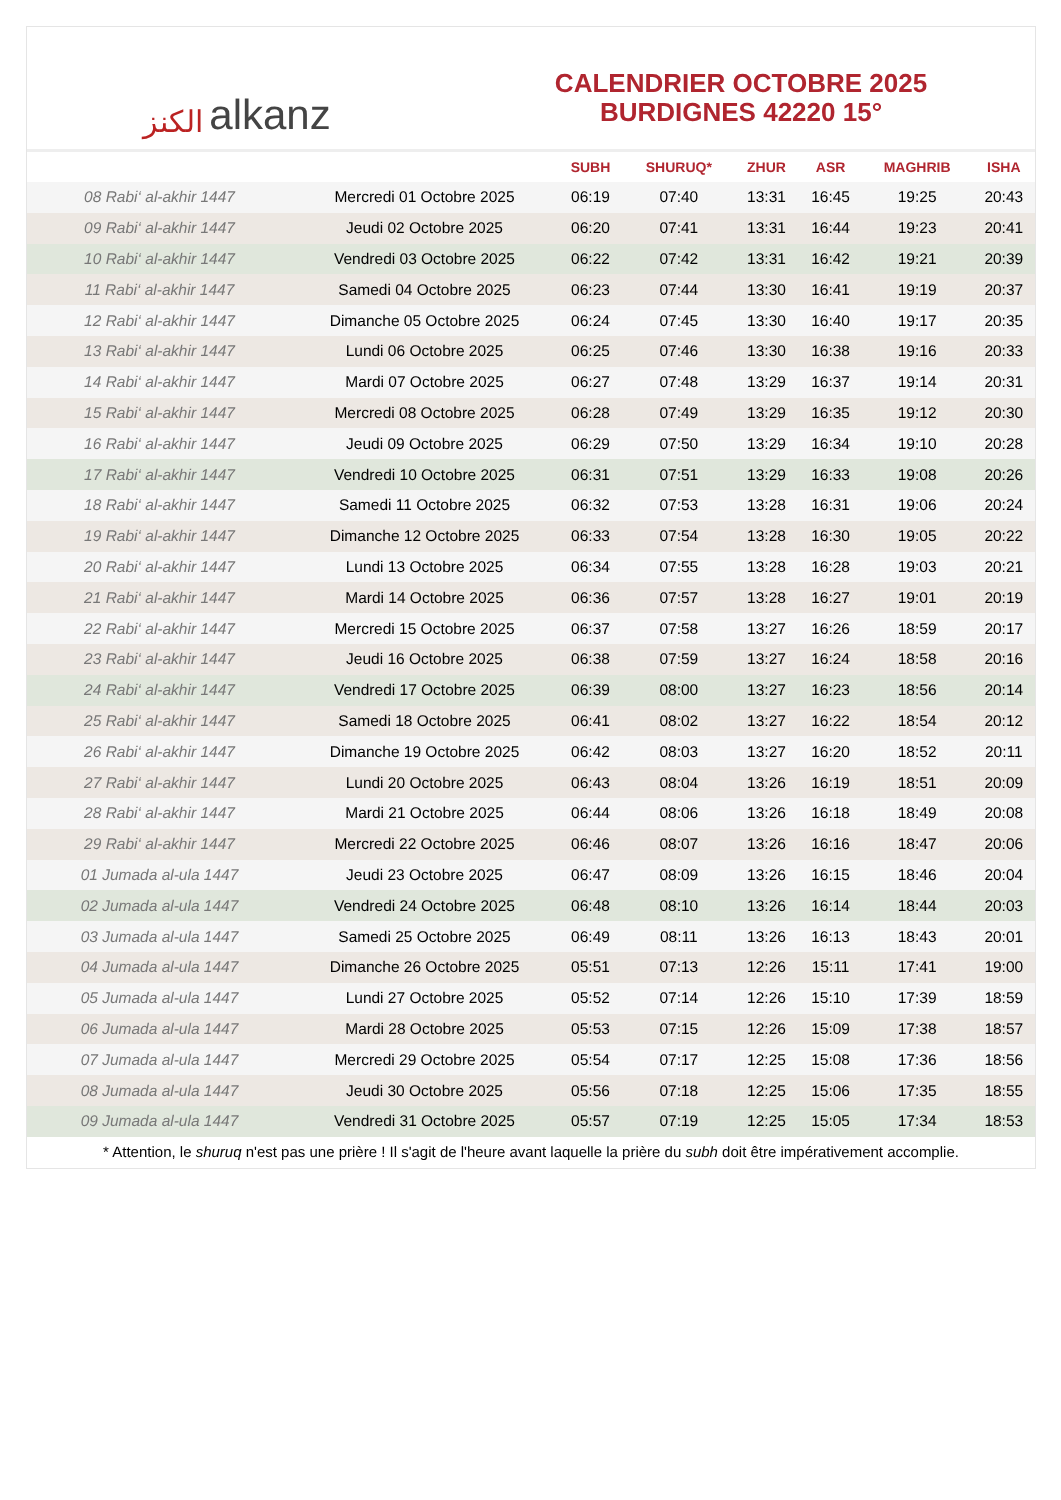الكنز alkanz
CALENDRIER OCTOBRE 2025
BURDIGNES 42220 15°
| | | SUBH | SHURUQ* | ZHUR | ASR | MAGHRIB | ISHA |
| --- | --- | --- | --- | --- | --- | --- | --- |
| 08 Rabi‘ al-akhir 1447 | Mercredi 01 Octobre 2025 | 06:19 | 07:40 | 13:31 | 16:45 | 19:25 | 20:43 |
| 09 Rabi‘ al-akhir 1447 | Jeudi 02 Octobre 2025 | 06:20 | 07:41 | 13:31 | 16:44 | 19:23 | 20:41 |
| 10 Rabi‘ al-akhir 1447 | Vendredi 03 Octobre 2025 | 06:22 | 07:42 | 13:31 | 16:42 | 19:21 | 20:39 |
| 11 Rabi‘ al-akhir 1447 | Samedi 04 Octobre 2025 | 06:23 | 07:44 | 13:30 | 16:41 | 19:19 | 20:37 |
| 12 Rabi‘ al-akhir 1447 | Dimanche 05 Octobre 2025 | 06:24 | 07:45 | 13:30 | 16:40 | 19:17 | 20:35 |
| 13 Rabi‘ al-akhir 1447 | Lundi 06 Octobre 2025 | 06:25 | 07:46 | 13:30 | 16:38 | 19:16 | 20:33 |
| 14 Rabi‘ al-akhir 1447 | Mardi 07 Octobre 2025 | 06:27 | 07:48 | 13:29 | 16:37 | 19:14 | 20:31 |
| 15 Rabi‘ al-akhir 1447 | Mercredi 08 Octobre 2025 | 06:28 | 07:49 | 13:29 | 16:35 | 19:12 | 20:30 |
| 16 Rabi‘ al-akhir 1447 | Jeudi 09 Octobre 2025 | 06:29 | 07:50 | 13:29 | 16:34 | 19:10 | 20:28 |
| 17 Rabi‘ al-akhir 1447 | Vendredi 10 Octobre 2025 | 06:31 | 07:51 | 13:29 | 16:33 | 19:08 | 20:26 |
| 18 Rabi‘ al-akhir 1447 | Samedi 11 Octobre 2025 | 06:32 | 07:53 | 13:28 | 16:31 | 19:06 | 20:24 |
| 19 Rabi‘ al-akhir 1447 | Dimanche 12 Octobre 2025 | 06:33 | 07:54 | 13:28 | 16:30 | 19:05 | 20:22 |
| 20 Rabi‘ al-akhir 1447 | Lundi 13 Octobre 2025 | 06:34 | 07:55 | 13:28 | 16:28 | 19:03 | 20:21 |
| 21 Rabi‘ al-akhir 1447 | Mardi 14 Octobre 2025 | 06:36 | 07:57 | 13:28 | 16:27 | 19:01 | 20:19 |
| 22 Rabi‘ al-akhir 1447 | Mercredi 15 Octobre 2025 | 06:37 | 07:58 | 13:27 | 16:26 | 18:59 | 20:17 |
| 23 Rabi‘ al-akhir 1447 | Jeudi 16 Octobre 2025 | 06:38 | 07:59 | 13:27 | 16:24 | 18:58 | 20:16 |
| 24 Rabi‘ al-akhir 1447 | Vendredi 17 Octobre 2025 | 06:39 | 08:00 | 13:27 | 16:23 | 18:56 | 20:14 |
| 25 Rabi‘ al-akhir 1447 | Samedi 18 Octobre 2025 | 06:41 | 08:02 | 13:27 | 16:22 | 18:54 | 20:12 |
| 26 Rabi‘ al-akhir 1447 | Dimanche 19 Octobre 2025 | 06:42 | 08:03 | 13:27 | 16:20 | 18:52 | 20:11 |
| 27 Rabi‘ al-akhir 1447 | Lundi 20 Octobre 2025 | 06:43 | 08:04 | 13:26 | 16:19 | 18:51 | 20:09 |
| 28 Rabi‘ al-akhir 1447 | Mardi 21 Octobre 2025 | 06:44 | 08:06 | 13:26 | 16:18 | 18:49 | 20:08 |
| 29 Rabi‘ al-akhir 1447 | Mercredi 22 Octobre 2025 | 06:46 | 08:07 | 13:26 | 16:16 | 18:47 | 20:06 |
| 01 Jumada al-ula 1447 | Jeudi 23 Octobre 2025 | 06:47 | 08:09 | 13:26 | 16:15 | 18:46 | 20:04 |
| 02 Jumada al-ula 1447 | Vendredi 24 Octobre 2025 | 06:48 | 08:10 | 13:26 | 16:14 | 18:44 | 20:03 |
| 03 Jumada al-ula 1447 | Samedi 25 Octobre 2025 | 06:49 | 08:11 | 13:26 | 16:13 | 18:43 | 20:01 |
| 04 Jumada al-ula 1447 | Dimanche 26 Octobre 2025 | 05:51 | 07:13 | 12:26 | 15:11 | 17:41 | 19:00 |
| 05 Jumada al-ula 1447 | Lundi 27 Octobre 2025 | 05:52 | 07:14 | 12:26 | 15:10 | 17:39 | 18:59 |
| 06 Jumada al-ula 1447 | Mardi 28 Octobre 2025 | 05:53 | 07:15 | 12:26 | 15:09 | 17:38 | 18:57 |
| 07 Jumada al-ula 1447 | Mercredi 29 Octobre 2025 | 05:54 | 07:17 | 12:25 | 15:08 | 17:36 | 18:56 |
| 08 Jumada al-ula 1447 | Jeudi 30 Octobre 2025 | 05:56 | 07:18 | 12:25 | 15:06 | 17:35 | 18:55 |
| 09 Jumada al-ula 1447 | Vendredi 31 Octobre 2025 | 05:57 | 07:19 | 12:25 | 15:05 | 17:34 | 18:53 |
* Attention, le shuruq n'est pas une prière ! Il s'agit de l'heure avant laquelle la prière du subh doit être impérativement accomplie.